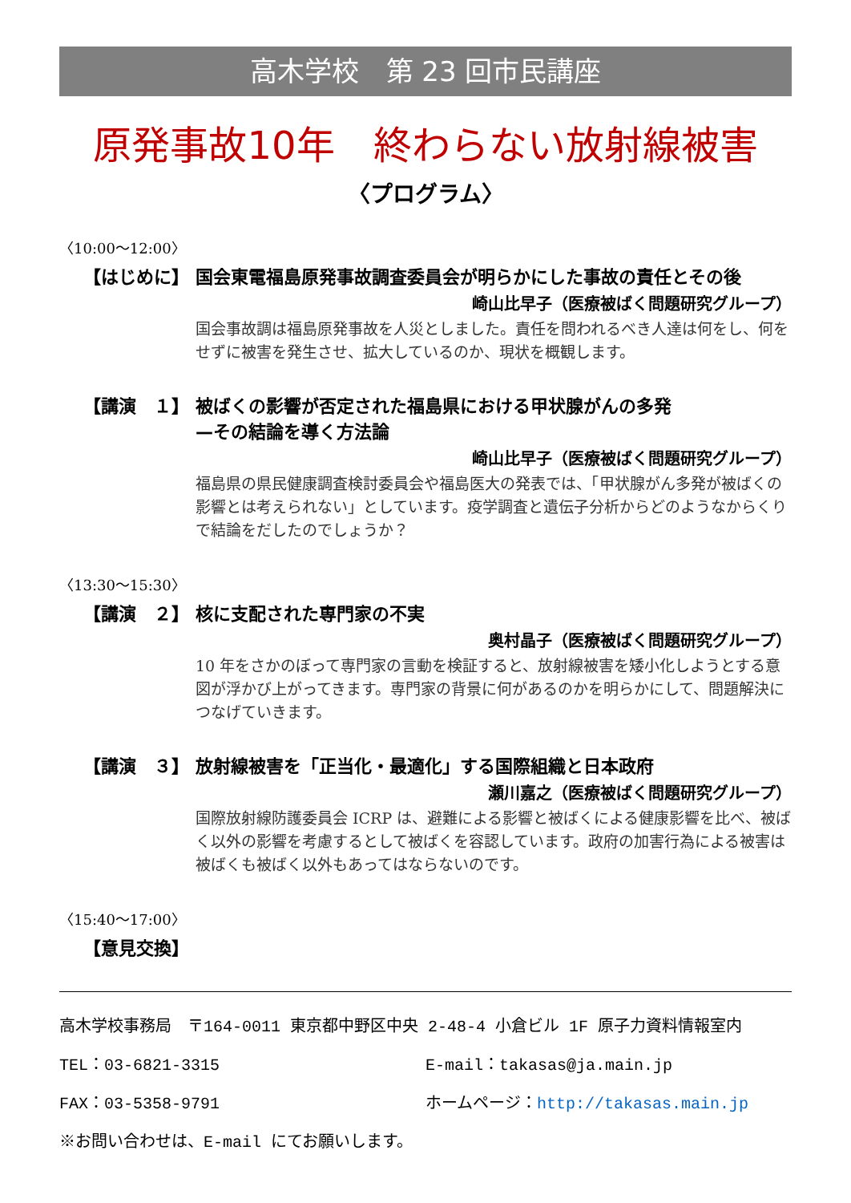高木学校　第 23 回市民講座
原発事故10年　終わらない放射線被害
〈プログラム〉
〈10:00〜12:00〉
【はじめに】 国会東電福島原発事故調査委員会が明らかにした事故の責任とその後
崎山比早子（医療被ばく問題研究グループ）
国会事故調は福島原発事故を人災としました。責任を問われるべき人達は何をし、何をせずに被害を発生させ、拡大しているのか、現状を概観します。
【講演　１】 被ばくの影響が否定された福島県における甲状腺がんの多発
—その結論を導く方法論
崎山比早子（医療被ばく問題研究グループ）
福島県の県民健康調査検討委員会や福島医大の発表では、「甲状腺がん多発が被ばくの影響とは考えられない」としています。疫学調査と遺伝子分析からどのようなからくりで結論をだしたのでしょうか？
〈13:30〜15:30〉
【講演　２】 核に支配された専門家の不実
奥村晶子（医療被ばく問題研究グループ）
10 年をさかのぼって専門家の言動を検証すると、放射線被害を矮小化しようとする意図が浮かび上がってきます。専門家の背景に何があるのかを明らかにして、問題解決につなげていきます。
【講演　３】 放射線被害を「正当化・最適化」する国際組織と日本政府
瀬川嘉之（医療被ばく問題研究グループ）
国際放射線防護委員会 ICRP は、避難による影響と被ばくによる健康影響を比べ、被ばく以外の影響を考慮するとして被ばくを容認しています。政府の加害行為による被害は被ばくも被ばく以外もあってはならないのです。
〈15:40〜17:00〉
【意見交換】
高木学校事務局　〒164-0011 東京都中野区中央 2-48-4 小倉ビル 1F 原子力資料情報室内
TEL：03-6821-3315 E-mail：takasas@ja.main.jp
FAX：03-5358-9791 ホームページ：http://takasas.main.jp
※お問い合わせは、E-mail にてお願いします。